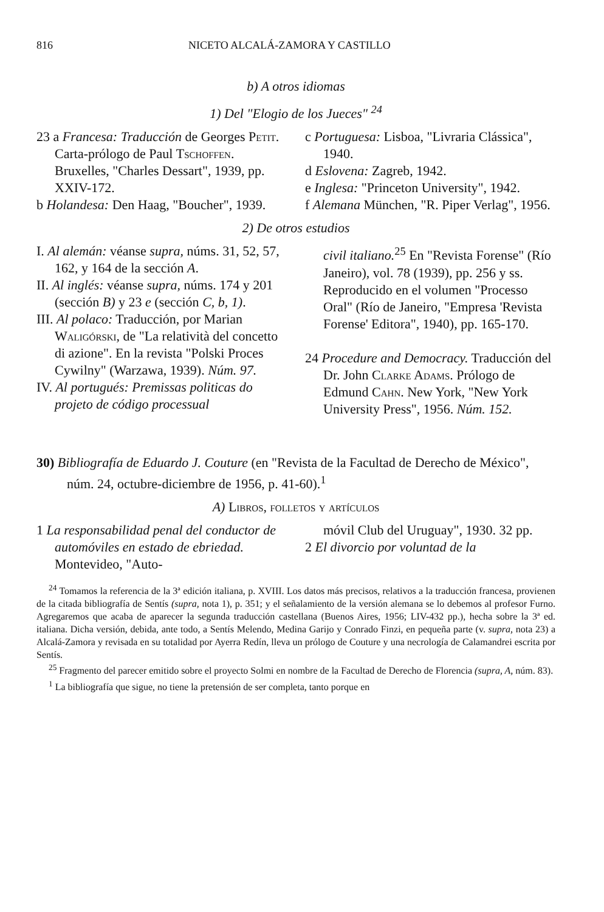816 NICETO ALCALÁ-ZAMORA Y CASTILLO
b) A otros idiomas
1) Del "Elogio de los Jueces" <sup>24</sup>
23 a Francesa: Traducción de Georges Petit. Carta-prólogo de Paul Tschoffen. Bruxelles, "Charles Dessart", 1939, pp. XXIV-172.
b Holandesa: Den Haag, "Boucher", 1939.
c Portuguesa: Lisboa, "Livraria Clássica", 1940.
d Eslovena: Zagreb, 1942.
e Inglesa: "Princeton University", 1942.
f Alemana München, "R. Piper Verlag", 1956.
2) De otros estudios
I. Al alemán: véanse supra, núms. 31, 52, 57, 162, y 164 de la sección A.
II. Al inglés: véanse supra, núms. 174 y 201 (sección B) y 23 e (sección C, b, 1).
III. Al polaco: Traducción, por Marian Waligórski, de "La relatività del concetto di azione". En la revista "Polski Proces Cywilny" (Warzawa, 1939). Núm. 97.
IV. Al portugués: Premissas politicas do projeto de código processual
civil italiano.<sup>25</sup> En "Revista Forense" (Río Janeiro), vol. 78 (1939), pp. 256 y ss. Reproducido en el volumen "Processo Oral" (Río de Janeiro, "Empresa 'Revista Forense' Editora", 1940), pp. 165-170.
24 Procedure and Democracy. Traducción del Dr. John Clarke Adams. Prólogo de Edmund Cahn. New York, "New York University Press", 1956. Núm. 152.
30) Bibliografía de Eduardo J. Couture (en "Revista de la Facultad de Derecho de México", núm. 24, octubre-diciembre de 1956, p. 41-60).<sup>1</sup>
A) Libros, folletos y artículos
1 La responsabilidad penal del conductor de automóviles en estado de ebriedad. Montevideo, "Auto-
móvil Club del Uruguay", 1930. 32 pp.
2 El divorcio por voluntad de la
<sup>24</sup> Tomamos la referencia de la 3ª edición italiana, p. XVIII. Los datos más precisos, relativos a la traducción francesa, provienen de la citada bibliografía de Sentís (supra, nota 1), p. 351; y el señalamiento de la versión alemana se lo debemos al profesor Furno. Agregaremos que acaba de aparecer la segunda traducción castellana (Buenos Aires, 1956; LIV-432 pp.), hecha sobre la 3ª ed. italiana. Dicha versión, debida, ante todo, a Sentís Melendo, Medina Garijo y Conrado Finzi, en pequeña parte (v. supra, nota 23) a Alcalá-Zamora y revisada en su totalidad por Ayerra Redín, lleva un prólogo de Couture y una necrología de Calamandrei escrita por Sentís.
<sup>25</sup> Fragmento del parecer emitido sobre el proyecto Solmi en nombre de la Facultad de Derecho de Florencia (supra, A, núm. 83).
<sup>1</sup> La bibliografía que sigue, no tiene la pretensión de ser completa, tanto porque en